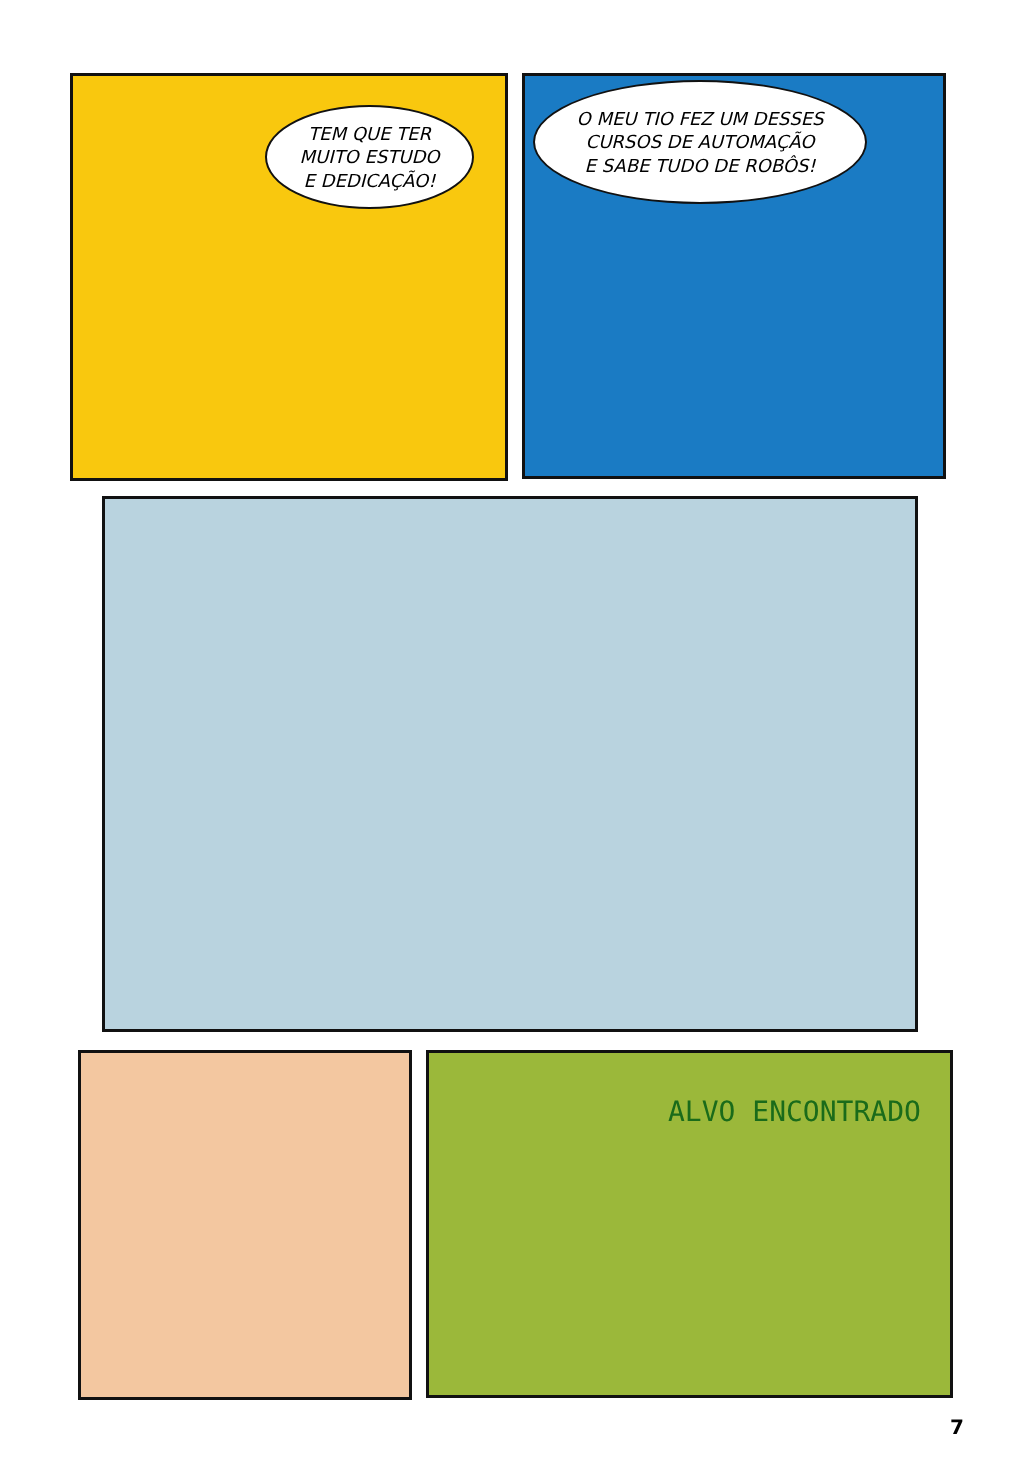TEM QUE TER
MUITO ESTUDO
E DEDICAÇÃO!
O MEU TIO FEZ UM DESSES
CURSOS DE AUTOMAÇÃO
E SABE TUDO DE ROBÔS!
ALVO ENCONTRADO
7